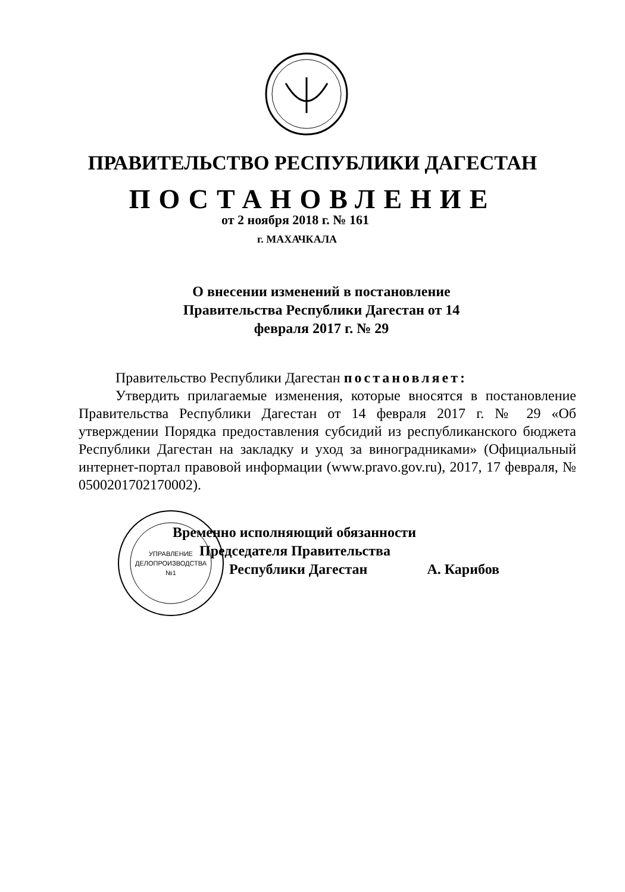ПРАВИТЕЛЬСТВО РЕСПУБЛИКИ ДАГЕСТАН
ПОСТАНОВЛЕНИЕ
от 2 ноября 2018 г. № 161
г. МАХАЧКАЛА
О внесении изменений в постановление Правительства Республики Дагестан от 14 февраля 2017 г. № 29
Правительство Республики Дагестан постановляет:
Утвердить прилагаемые изменения, которые вносятся в постановление Правительства Республики Дагестан от 14 февраля 2017 г. № 29 «Об утверждении Порядка предоставления субсидий из республиканского бюджета Республики Дагестан на закладку и уход за виноградниками» (Официальный интернет-портал правовой информации (www.pravo.gov.ru), 2017, 17 февраля, № 0500201702170002).
УПРАВЛЕНИЕ
ДЕЛОПРОИЗВОДСТВА
№1
Временно исполняющий обязанности
Председателя Правительства
Республики Дагестан А. Карибов